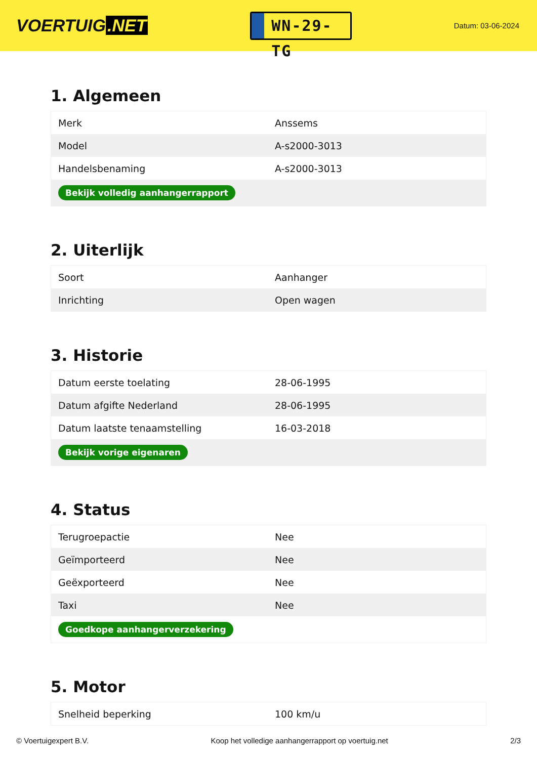VOERTUIG.NET
WN-29-TG
Datum: 03-06-2024
1. Algemeen
| Merk | Anssems |
| Model | A-s2000-3013 |
| Handelsbenaming | A-s2000-3013 |
| Bekijk volledig aanhangerrapport | |
2. Uiterlijk
| Soort | Aanhanger |
| Inrichting | Open wagen |
3. Historie
| Datum eerste toelating | 28-06-1995 |
| Datum afgifte Nederland | 28-06-1995 |
| Datum laatste tenaamstelling | 16-03-2018 |
| Bekijk vorige eigenaren | |
4. Status
| Terugroepactie | Nee |
| Geïmporteerd | Nee |
| Geëxporteerd | Nee |
| Taxi | Nee |
| Goedkope aanhangerverzekering | |
5. Motor
| Snelheid beperking | 100 km/u |
© Voertuigexpert B.V. Koop het volledige aanhangerrapport op voertuig.net 2/3